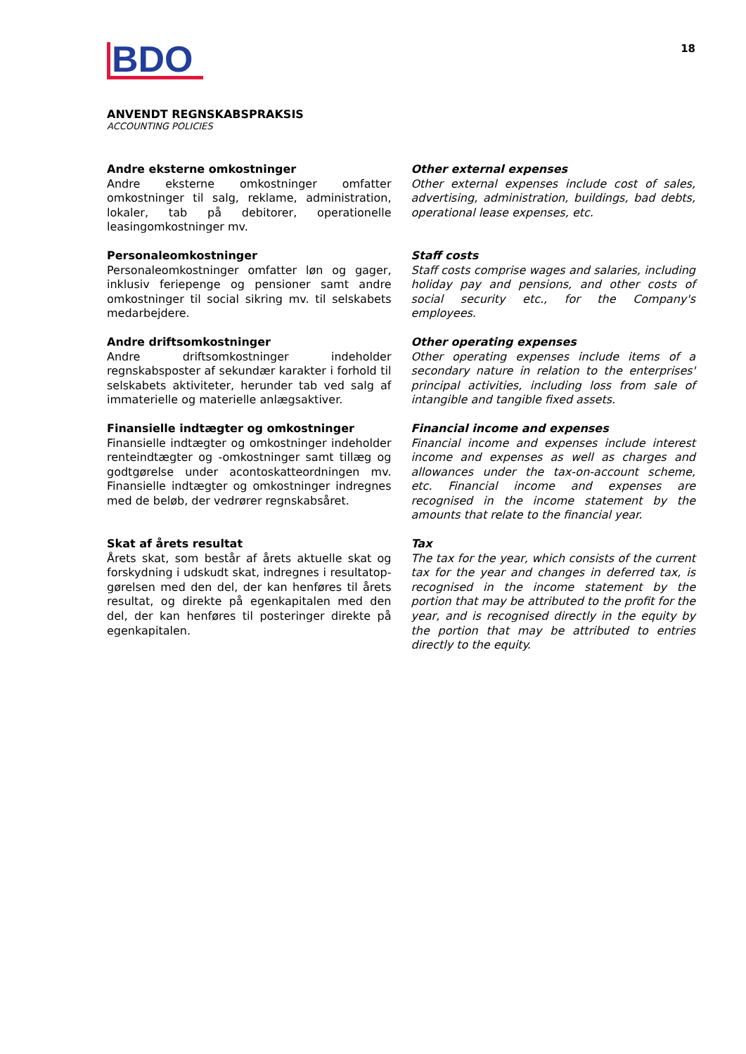BDO
18
ANVENDT REGNSKABSPRAKSIS
ACCOUNTING POLICIES
Andre eksterne omkostninger
Andre eksterne omkostninger omfatter omkostninger til salg, reklame, administration, lokaler, tab på debitorer, operationelle leasingomkostninger mv.
Other external expenses
Other external expenses include cost of sales, advertising, administration, buildings, bad debts, operational lease expenses, etc.
Personaleomkostninger
Personaleomkostninger omfatter løn og gager, inklusiv feriepenge og pensioner samt andre omkostninger til social sikring mv. til selskabets medarbejdere.
Staff costs
Staff costs comprise wages and salaries, including holiday pay and pensions, and other costs of social security etc., for the Company's employees.
Andre driftsomkostninger
Andre driftsomkostninger indeholder regnskabsposter af sekundær karakter i forhold til selskabets aktiviteter, herunder tab ved salg af immaterielle og materielle anlægsaktiver.
Other operating expenses
Other operating expenses include items of a secondary nature in relation to the enterprises' principal activities, including loss from sale of intangible and tangible fixed assets.
Finansielle indtægter og omkostninger
Finansielle indtægter og omkostninger indeholder renteindtægter og -omkostninger samt tillæg og godtgørelse under acontoskatteordningen mv. Finansielle indtægter og omkostninger indregnes med de beløb, der vedrører regnskabsåret.
Financial income and expenses
Financial income and expenses include interest income and expenses as well as charges and allowances under the tax-on-account scheme, etc. Financial income and expenses are recognised in the income statement by the amounts that relate to the financial year.
Skat af årets resultat
Årets skat, som består af årets aktuelle skat og forskydning i udskudt skat, indregnes i resultatop-gørelsen med den del, der kan henføres til årets resultat, og direkte på egenkapitalen med den del, der kan henføres til posteringer direkte på egenkapitalen.
Tax
The tax for the year, which consists of the current tax for the year and changes in deferred tax, is recognised in the income statement by the portion that may be attributed to the profit for the year, and is recognised directly in the equity by the portion that may be attributed to entries directly to the equity.